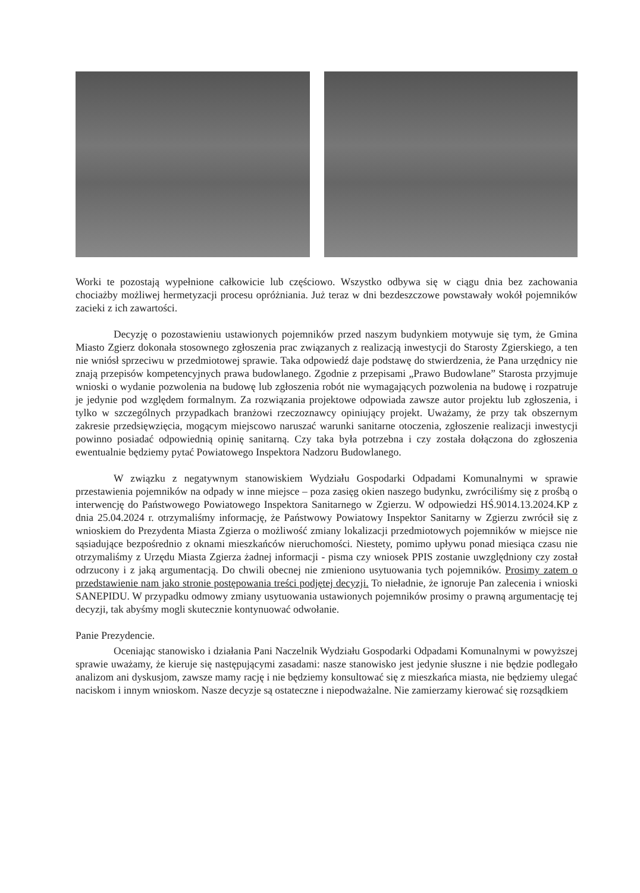Worki te pozostają wypełnione całkowicie lub częściowo. Wszystko odbywa się w ciągu dnia bez zachowania chociażby możliwej hermetyzacji procesu opróżniania. Już teraz w dni bezdeszczowe powstawały wokół pojemników zacieki z ich zawartości.
Decyzję o pozostawieniu ustawionych pojemników przed naszym budynkiem motywuje się tym, że Gmina Miasto Zgierz dokonała stosownego zgłoszenia prac związanych z realizacją inwestycji do Starosty Zgierskiego, a ten nie wniósł sprzeciwu w przedmiotowej sprawie. Taka odpowiedź daje podstawę do stwierdzenia, że Pana urzędnicy nie znają przepisów kompetencyjnych prawa budowlanego. Zgodnie z przepisami „Prawo Budowlane” Starosta przyjmuje wnioski o wydanie pozwolenia na budowę lub zgłoszenia robót nie wymagających pozwolenia na budowę i rozpatruje je jedynie pod względem formalnym. Za rozwiązania projektowe odpowiada zawsze autor projektu lub zgłoszenia, i tylko w szczególnych przypadkach branżowi rzeczoznawcy opiniujący projekt. Uważamy, że przy tak obszernym zakresie przedsięwzięcia, mogącym miejscowo naruszać warunki sanitarne otoczenia, zgłoszenie realizacji inwestycji powinno posiadać odpowiednią opinię sanitarną. Czy taka była potrzebna i czy została dołączona do zgłoszenia ewentualnie będziemy pytać Powiatowego Inspektora Nadzoru Budowlanego.
W związku z negatywnym stanowiskiem Wydziału Gospodarki Odpadami Komunalnymi w sprawie przestawienia pojemników na odpady w inne miejsce – poza zasięg okien naszego budynku, zwróciliśmy się z prośbą o interwencję do Państwowego Powiatowego Inspektora Sanitarnego w Zgierzu. W odpowiedzi HŚ.9014.13.2024.KP z dnia 25.04.2024 r. otrzymaliśmy informację, że Państwowy Powiatowy Inspektor Sanitarny w Zgierzu zwrócił się z wnioskiem do Prezydenta Miasta Zgierza o możliwość zmiany lokalizacji przedmiotowych pojemników w miejsce nie sąsiadujące bezpośrednio z oknami mieszkańców nieruchomości. Niestety, pomimo upływu ponad miesiąca czasu nie otrzymaliśmy z Urzędu Miasta Zgierza żadnej informacji - pisma czy wniosek PPIS zostanie uwzględniony czy został odrzucony i z jaką argumentacją. Do chwili obecnej nie zmieniono usytuowania tych pojemników. Prosimy zatem o przedstawienie nam jako stronie postępowania treści podjętej decyzji. To nieładnie, że ignoruje Pan zalecenia i wnioski SANEPIDU. W przypadku odmowy zmiany usytuowania ustawionych pojemników prosimy o prawną argumentację tej decyzji, tak abyśmy mogli skutecznie kontynuować odwołanie.
Panie Prezydencie.
Oceniając stanowisko i działania Pani Naczelnik Wydziału Gospodarki Odpadami Komunalnymi w powyższej sprawie uważamy, że kieruje się następującymi zasadami: nasze stanowisko jest jedynie słuszne i nie będzie podlegało analizom ani dyskusjom, zawsze mamy rację i nie będziemy konsultować się z mieszkańca miasta, nie będziemy ulegać naciskom i innym wnioskom. Nasze decyzje są ostateczne i niepodważalne. Nie zamierzamy kierować się rozsądkiem